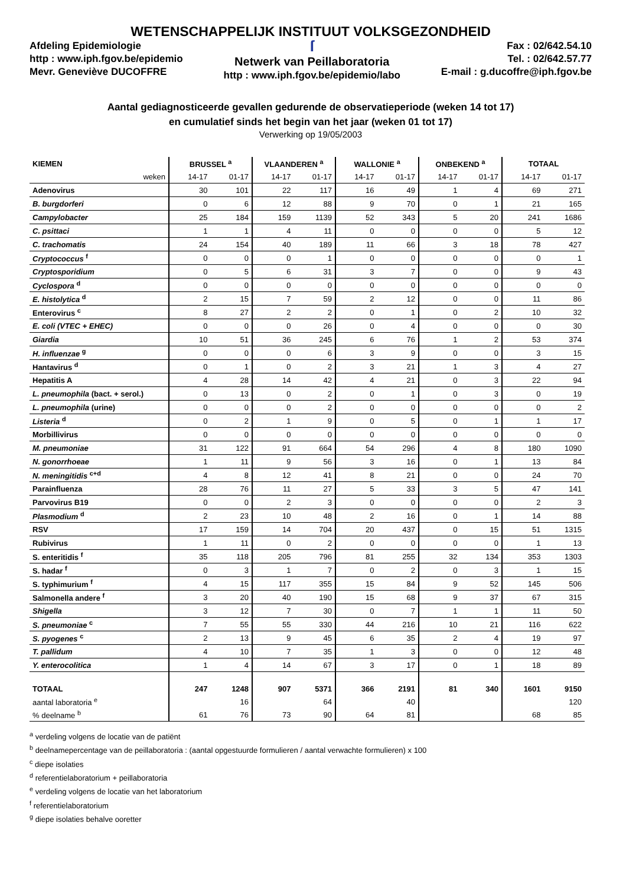WETENSCHAPPELIJK INSTITUUT VOLKSGEZONDHEID
Afdeling Epidemiologie
http : www.iph.fgov.be/epidemio
Mevr. Geneviève DUCOFFRE
ſ
Netwerk van Peillaboratoria
http : www.iph.fgov.be/epidemio/labo
Fax : 02/642.54.10
Tel. : 02/642.57.77
E-mail : g.ducoffre@iph.fgov.be
Aantal gediagnosticeerde gevallen gedurende de observatieperiode (weken 14 tot 17)
en cumulatief sinds het begin van het jaar (weken 01 tot 17)
Verwerking op 19/05/2003
| KIEMEN | BRUSSEL <sup>a</sup> | | VLAANDEREN <sup>a</sup> | | WALLONIE <sup>a</sup> | | ONBEKEND <sup>a</sup> | | TOTAAL | |
| --- | --- | --- | --- | --- | --- | --- | --- | --- | --- | --- |
| weken | 14-17 | 01-17 | 14-17 | 01-17 | 14-17 | 01-17 | 14-17 | 01-17 | 14-17 | 01-17 |
| Adenovirus | 30 | 101 | 22 | 117 | 16 | 49 | 1 | 4 | 69 | 271 |
| B. burgdorferi | 0 | 6 | 12 | 88 | 9 | 70 | 0 | 1 | 21 | 165 |
| Campylobacter | 25 | 184 | 159 | 1139 | 52 | 343 | 5 | 20 | 241 | 1686 |
| C. psittaci | 1 | 1 | 4 | 11 | 0 | 0 | 0 | 0 | 5 | 12 |
| C. trachomatis | 24 | 154 | 40 | 189 | 11 | 66 | 3 | 18 | 78 | 427 |
| Cryptococcus <sup>f</sup> | 0 | 0 | 0 | 1 | 0 | 0 | 0 | 0 | 0 | 1 |
| Cryptosporidium | 0 | 5 | 6 | 31 | 3 | 7 | 0 | 0 | 9 | 43 |
| Cyclospora <sup>d</sup> | 0 | 0 | 0 | 0 | 0 | 0 | 0 | 0 | 0 | 0 |
| E. histolytica <sup>d</sup> | 2 | 15 | 7 | 59 | 2 | 12 | 0 | 0 | 11 | 86 |
| Enterovirus <sup>c</sup> | 8 | 27 | 2 | 2 | 0 | 1 | 0 | 2 | 10 | 32 |
| E. coli (VTEC + EHEC) | 0 | 0 | 0 | 26 | 0 | 4 | 0 | 0 | 0 | 30 |
| Giardia | 10 | 51 | 36 | 245 | 6 | 76 | 1 | 2 | 53 | 374 |
| H. influenzae <sup>g</sup> | 0 | 0 | 0 | 6 | 3 | 9 | 0 | 0 | 3 | 15 |
| Hantavirus <sup>d</sup> | 0 | 1 | 0 | 2 | 3 | 21 | 1 | 3 | 4 | 27 |
| Hepatitis A | 4 | 28 | 14 | 42 | 4 | 21 | 0 | 3 | 22 | 94 |
| L. pneumophila (bact. + serol.) | 0 | 13 | 0 | 2 | 0 | 1 | 0 | 3 | 0 | 19 |
| L. pneumophila (urine) | 0 | 0 | 0 | 2 | 0 | 0 | 0 | 0 | 0 | 2 |
| Listeria <sup>d</sup> | 0 | 2 | 1 | 9 | 0 | 5 | 0 | 1 | 1 | 17 |
| Morbillivirus | 0 | 0 | 0 | 0 | 0 | 0 | 0 | 0 | 0 | 0 |
| M. pneumoniae | 31 | 122 | 91 | 664 | 54 | 296 | 4 | 8 | 180 | 1090 |
| N. gonorrhoeae | 1 | 11 | 9 | 56 | 3 | 16 | 0 | 1 | 13 | 84 |
| N. meningitidis <sup>c+d</sup> | 4 | 8 | 12 | 41 | 8 | 21 | 0 | 0 | 24 | 70 |
| Parainfluenza | 28 | 76 | 11 | 27 | 5 | 33 | 3 | 5 | 47 | 141 |
| Parvovirus B19 | 0 | 0 | 2 | 3 | 0 | 0 | 0 | 0 | 2 | 3 |
| Plasmodium <sup>d</sup> | 2 | 23 | 10 | 48 | 2 | 16 | 0 | 1 | 14 | 88 |
| RSV | 17 | 159 | 14 | 704 | 20 | 437 | 0 | 15 | 51 | 1315 |
| Rubivirus | 1 | 11 | 0 | 2 | 0 | 0 | 0 | 0 | 1 | 13 |
| S. enteritidis <sup>f</sup> | 35 | 118 | 205 | 796 | 81 | 255 | 32 | 134 | 353 | 1303 |
| S. hadar <sup>f</sup> | 0 | 3 | 1 | 7 | 0 | 2 | 0 | 3 | 1 | 15 |
| S. typhimurium <sup>f</sup> | 4 | 15 | 117 | 355 | 15 | 84 | 9 | 52 | 145 | 506 |
| Salmonella andere <sup>f</sup> | 3 | 20 | 40 | 190 | 15 | 68 | 9 | 37 | 67 | 315 |
| Shigella | 3 | 12 | 7 | 30 | 0 | 7 | 1 | 1 | 11 | 50 |
| S. pneumoniae <sup>c</sup> | 7 | 55 | 55 | 330 | 44 | 216 | 10 | 21 | 116 | 622 |
| S. pyogenes <sup>c</sup> | 2 | 13 | 9 | 45 | 6 | 35 | 2 | 4 | 19 | 97 |
| T. pallidum | 4 | 10 | 7 | 35 | 1 | 3 | 0 | 0 | 12 | 48 |
| Y. enterocolitica | 1 | 4 | 14 | 67 | 3 | 17 | 0 | 1 | 18 | 89 |
| TOTAAL | 247 | 1248 | 907 | 5371 | 366 | 2191 | 81 | 340 | 1601 | 9150 |
| aantal laboratoria <sup>e</sup> | | 16 | | 64 | | 40 | | | | 120 |
| % deelname <sup>b</sup> | 61 | 76 | 73 | 90 | 64 | 81 | | | 68 | 85 |
<sup>a</sup> verdeling volgens de locatie van de patiënt
<sup>b</sup> deelnamepercentage van de peillaboratoria : (aantal opgestuurde formulieren / aantal verwachte formulieren) x 100
<sup>c</sup> diepe isolaties
<sup>d</sup> referentielaboratorium + peillaboratoria
<sup>e</sup> verdeling volgens de locatie van het laboratorium
<sup>f</sup> referentielaboratorium
<sup>g</sup> diepe isolaties behalve ooretter